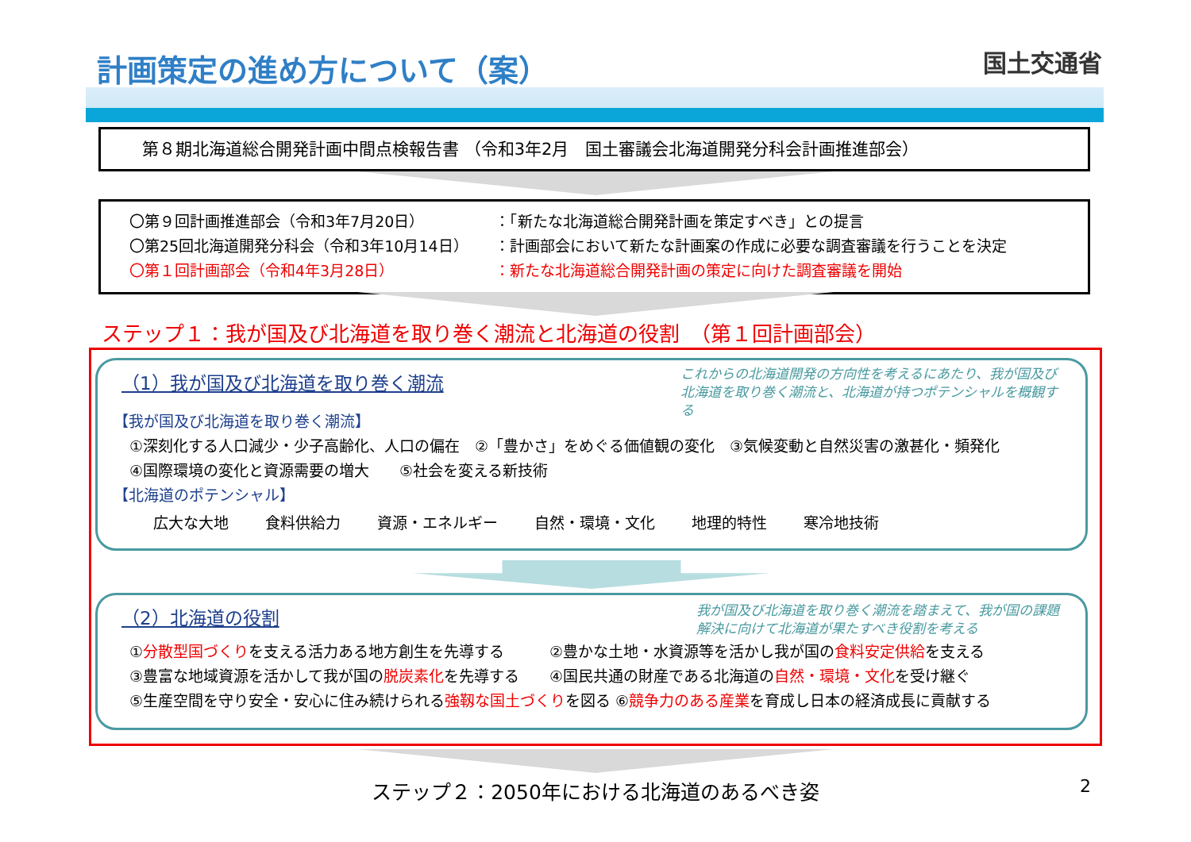計画策定の進め方について（案） 国土交通省
第８期北海道総合開発計画中間点検報告書 （令和3年2月　国土審議会北海道開発分科会計画推進部会）
〇第９回計画推進部会（令和3年7月20日） ：「新たな北海道総合開発計画を策定すべき」との提言
〇第25回北海道開発分科会（令和3年10月14日） ：計画部会において新たな計画案の作成に必要な調査審議を行うことを決定
〇第１回計画部会（令和4年3月28日） ：新たな北海道総合開発計画の策定に向けた調査審議を開始
ステップ１：我が国及び北海道を取り巻く潮流と北海道の役割　（第１回計画部会）
これからの北海道開発の方向性を考えるにあたり、我が国及び北海道を取り巻く潮流と、北海道が持つポテンシャルを概観する
（1）我が国及び北海道を取り巻く潮流
【我が国及び北海道を取り巻く潮流】
①深刻化する人口減少・少子高齢化、人口の偏在　②「豊かさ」をめぐる価値観の変化　③気候変動と自然災害の激甚化・頻発化
④国際環境の変化と資源需要の増大　　⑤社会を変える新技術
【北海道のポテンシャル】
広大な大地 食料供給力 資源・エネルギー 自然・環境・文化 地理的特性 寒冷地技術
我が国及び北海道を取り巻く潮流を踏まえて、我が国の課題解決に向けて北海道が果たすべき役割を考える
（2）北海道の役割
①分散型国づくりを支える活力ある地方創生を先導する　　　②豊かな土地・水資源等を活かし我が国の食料安定供給を支える
③豊富な地域資源を活かして我が国の脱炭素化を先導する　　④国民共通の財産である北海道の自然・環境・文化を受け継ぐ
⑤生産空間を守り安全・安心に住み続けられる強靱な国土づくりを図る ⑥競争力のある産業を育成し日本の経済成長に貢献する
ステップ２：2050年における北海道のあるべき姿 2